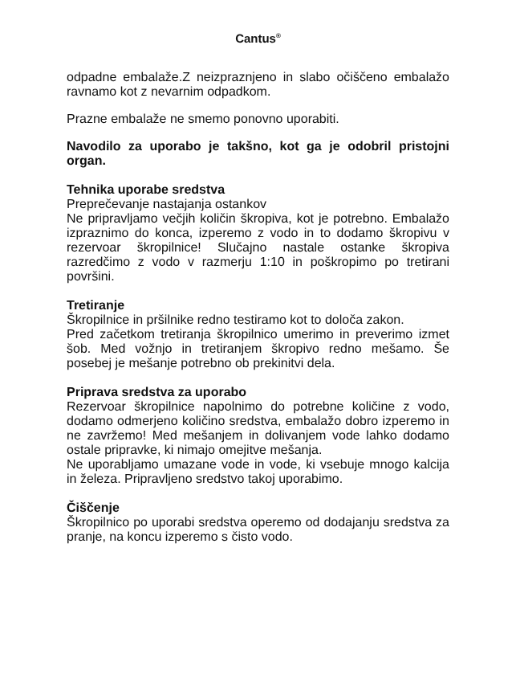Cantus<sup>®</sup>
odpadne embalaže.Z neizpraznjeno in slabo očiščeno embalažo ravnamo kot z nevarnim odpadkom.
Prazne embalaže ne smemo ponovno uporabiti.
Navodilo za uporabo je takšno, kot ga je odobril pristojni organ.
Tehnika uporabe sredstva
Preprečevanje nastajanja ostankov
Ne pripravljamo večjih količin škropiva, kot je potrebno. Embalažo izpraznimo do konca, izperemo z vodo in to dodamo škropivu v rezervoar škropilnice! Slučajno nastale ostanke škropiva razredčimo z vodo v razmerju 1:10 in poškropimo po tretirani površini.
Tretiranje
Škropilnice in pršilnike redno testiramo kot to določa zakon.
Pred začetkom tretiranja škropilnico umerimo in preverimo izmet šob. Med vožnjo in tretiranjem škropivo redno mešamo. Še posebej je mešanje potrebno ob prekinitvi dela.
Priprava sredstva za uporabo
Rezervoar škropilnice napolnimo do potrebne količine z vodo, dodamo odmerjeno količino sredstva, embalažo dobro izperemo in ne zavržemo! Med mešanjem in dolivanjem vode lahko dodamo ostale pripravke, ki nimajo omejitve mešanja.
Ne uporabljamo umazane vode in vode, ki vsebuje mnogo kalcija in železa. Pripravljeno sredstvo takoj uporabimo.
Čiščenje
Škropilnico po uporabi sredstva operemo od dodajanju sredstva za pranje, na koncu izperemo s čisto vodo.